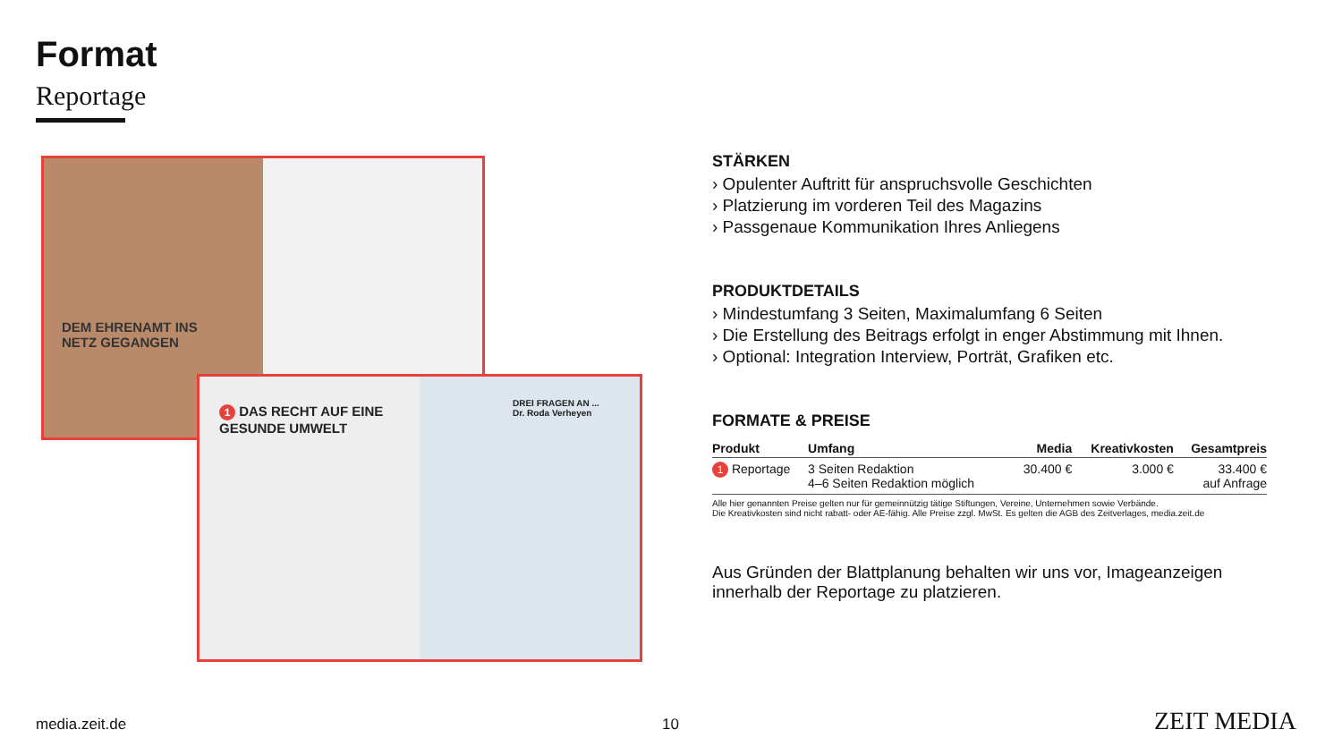Format
Reportage
DEM EHRENAMT INS
NETZ GEGANGEN
1 DAS RECHT AUF EINE
GESUNDE UMWELT
DREI FRAGEN AN ...
Dr. Roda Verheyen
STÄRKEN
› Opulenter Auftritt für anspruchsvolle Geschichten
› Platzierung im vorderen Teil des Magazins
› Passgenaue Kommunikation Ihres Anliegens
PRODUKTDETAILS
› Mindestumfang 3 Seiten, Maximalumfang 6 Seiten
› Die Erstellung des Beitrags erfolgt in enger Abstimmung mit Ihnen.
› Optional: Integration Interview, Porträt, Grafiken etc.
FORMATE & PREISE
| Produkt | Umfang | Media | Kreativkosten | Gesamtpreis |
| --- | --- | --- | --- | --- |
| 1 Reportage | 3 Seiten Redaktion 4–6 Seiten Redaktion möglich | 30.400 € | 3.000 € | 33.400 € auf Anfrage |
Alle hier genannten Preise gelten nur für gemeinnützig tätige Stiftungen, Vereine, Unternehmen sowie Verbände.
Die Kreativkosten sind nicht rabatt- oder AE-fähig. Alle Preise zzgl. MwSt. Es gelten die AGB des Zeitverlages, media.zeit.de
Aus Gründen der Blattplanung behalten wir uns vor, Imageanzeigen innerhalb der Reportage zu platzieren.
media.zeit.de 10 ZEIT MEDIA